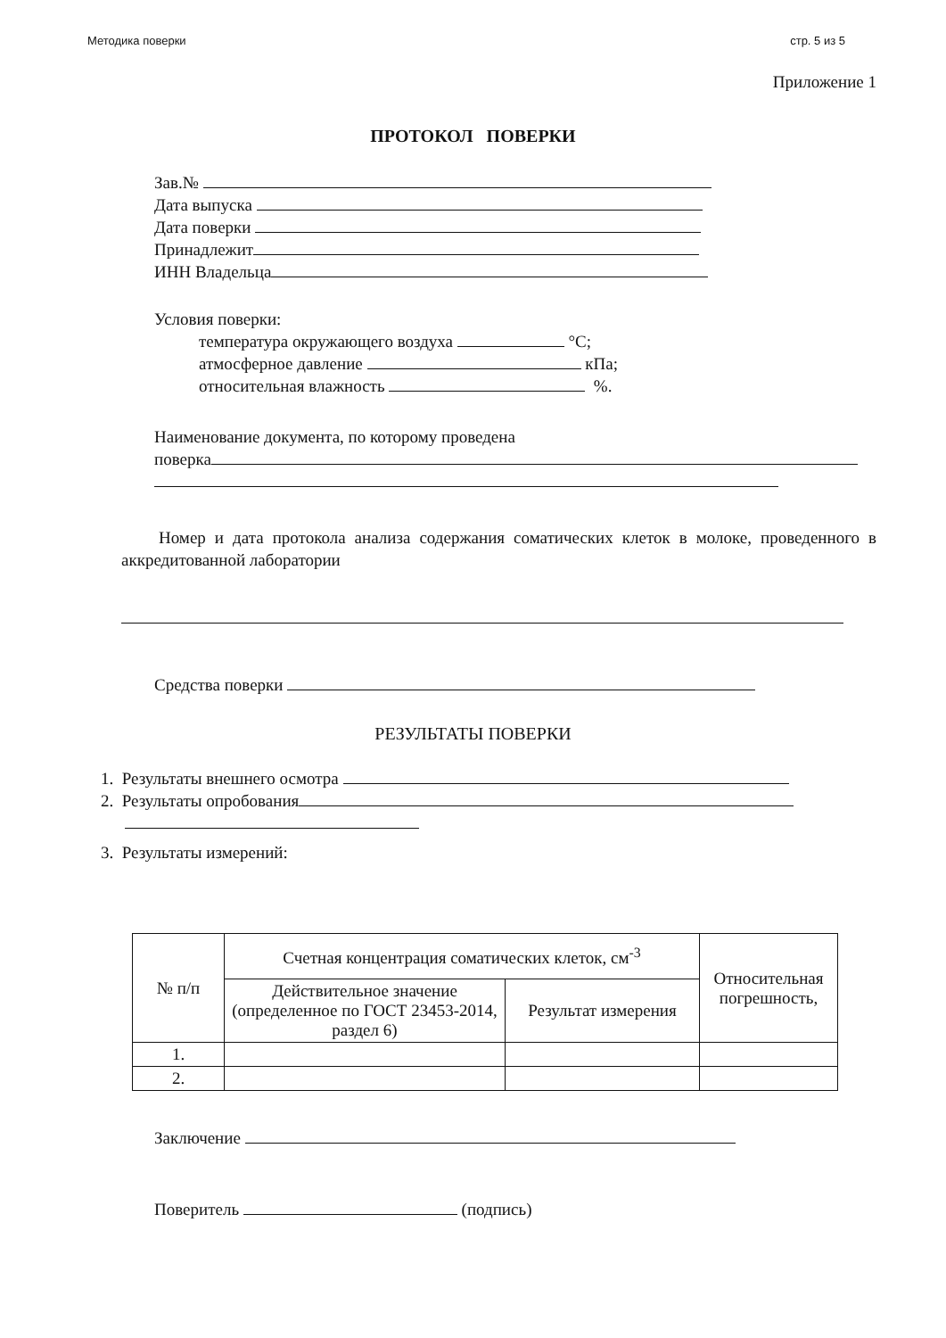Методика поверки стр. 5 из 5
Приложение 1
ПРОТОКОЛ ПОВЕРКИ
Зав.№
Дата выпуска
Дата поверки
Принадлежит
ИНН Владельца
Условия поверки:
температура окружающего воздуха °С;
атмосферное давление кПа;
относительная влажность %.
Наименование документа, по которому проведена
поверка
Номер и дата протокола анализа содержания соматических клеток в молоке, проведенного в аккредитованной лаборатории
Средства поверки
РЕЗУЛЬТАТЫ ПОВЕРКИ
1. Результаты внешнего осмотра
2. Результаты опробования
3. Результаты измерений:
| № п/п | Счетная концентрация соматических клеток, см<sup>-3</sup> | | Относительная погрешность, |
| --- | --- | --- | --- |
| | Действительное значение (определенное по ГОСТ 23453-2014, раздел 6) | Результат измерения | |
| 1. | | | |
| 2. | | | |
Заключение
Поверитель (подпись)